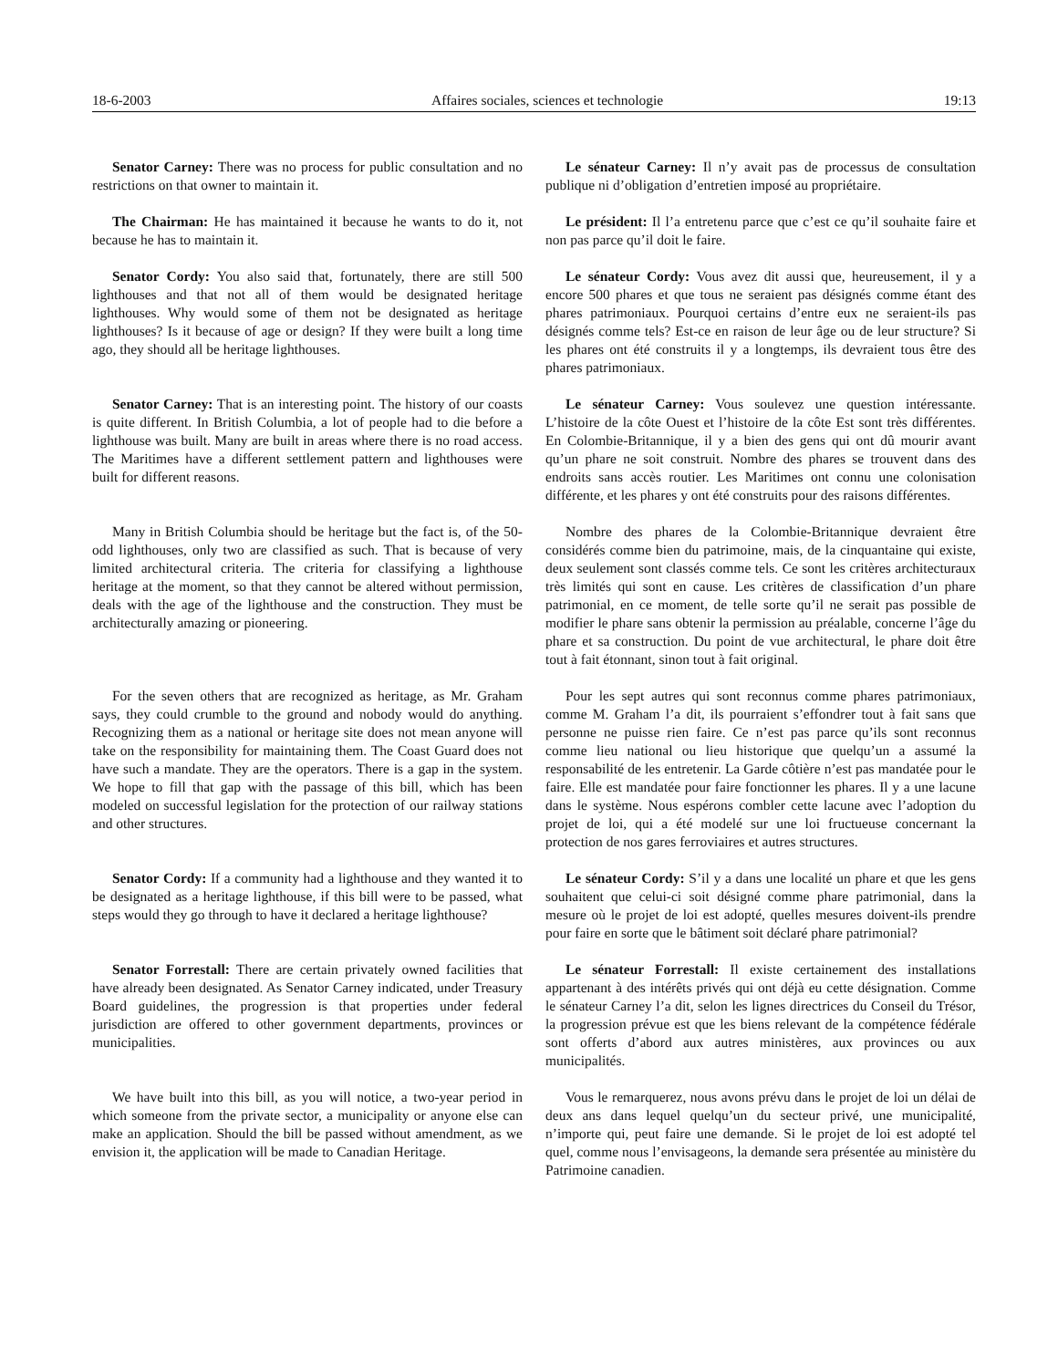18-6-2003 Affaires sociales, sciences et technologie 19:13
Senator Carney: There was no process for public consultation and no restrictions on that owner to maintain it.
Le sénateur Carney: Il n’y avait pas de processus de consultation publique ni d’obligation d’entretien imposé au propriétaire.
The Chairman: He has maintained it because he wants to do it, not because he has to maintain it.
Le président: Il l’a entretenu parce que c’est ce qu’il souhaite faire et non pas parce qu’il doit le faire.
Senator Cordy: You also said that, fortunately, there are still 500 lighthouses and that not all of them would be designated heritage lighthouses. Why would some of them not be designated as heritage lighthouses? Is it because of age or design? If they were built a long time ago, they should all be heritage lighthouses.
Le sénateur Cordy: Vous avez dit aussi que, heureusement, il y a encore 500 phares et que tous ne seraient pas désignés comme étant des phares patrimoniaux. Pourquoi certains d’entre eux ne seraient-ils pas désignés comme tels? Est-ce en raison de leur âge ou de leur structure? Si les phares ont été construits il y a longtemps, ils devraient tous être des phares patrimoniaux.
Senator Carney: That is an interesting point. The history of our coasts is quite different. In British Columbia, a lot of people had to die before a lighthouse was built. Many are built in areas where there is no road access. The Maritimes have a different settlement pattern and lighthouses were built for different reasons.
Le sénateur Carney: Vous soulevez une question intéressante. L’histoire de la côte Ouest et l’histoire de la côte Est sont très différentes. En Colombie-Britannique, il y a bien des gens qui ont dû mourir avant qu’un phare ne soit construit. Nombre des phares se trouvent dans des endroits sans accès routier. Les Maritimes ont connu une colonisation différente, et les phares y ont été construits pour des raisons différentes.
Many in British Columbia should be heritage but the fact is, of the 50-odd lighthouses, only two are classified as such. That is because of very limited architectural criteria. The criteria for classifying a lighthouse heritage at the moment, so that they cannot be altered without permission, deals with the age of the lighthouse and the construction. They must be architecturally amazing or pioneering.
Nombre des phares de la Colombie-Britannique devraient être considérés comme bien du patrimoine, mais, de la cinquantaine qui existe, deux seulement sont classés comme tels. Ce sont les critères architecturaux très limités qui sont en cause. Les critères de classification d’un phare patrimonial, en ce moment, de telle sorte qu’il ne serait pas possible de modifier le phare sans obtenir la permission au préalable, concerne l’âge du phare et sa construction. Du point de vue architectural, le phare doit être tout à fait étonnant, sinon tout à fait original.
For the seven others that are recognized as heritage, as Mr. Graham says, they could crumble to the ground and nobody would do anything. Recognizing them as a national or heritage site does not mean anyone will take on the responsibility for maintaining them. The Coast Guard does not have such a mandate. They are the operators. There is a gap in the system. We hope to fill that gap with the passage of this bill, which has been modeled on successful legislation for the protection of our railway stations and other structures.
Pour les sept autres qui sont reconnus comme phares patrimoniaux, comme M. Graham l’a dit, ils pourraient s’effondrer tout à fait sans que personne ne puisse rien faire. Ce n’est pas parce qu’ils sont reconnus comme lieu national ou lieu historique que quelqu’un a assumé la responsabilité de les entretenir. La Garde côtière n’est pas mandatée pour le faire. Elle est mandatée pour faire fonctionner les phares. Il y a une lacune dans le système. Nous espérons combler cette lacune avec l’adoption du projet de loi, qui a été modelé sur une loi fructueuse concernant la protection de nos gares ferroviaires et autres structures.
Senator Cordy: If a community had a lighthouse and they wanted it to be designated as a heritage lighthouse, if this bill were to be passed, what steps would they go through to have it declared a heritage lighthouse?
Le sénateur Cordy: S’il y a dans une localité un phare et que les gens souhaitent que celui-ci soit désigné comme phare patrimonial, dans la mesure où le projet de loi est adopté, quelles mesures doivent-ils prendre pour faire en sorte que le bâtiment soit déclaré phare patrimonial?
Senator Forrestall: There are certain privately owned facilities that have already been designated. As Senator Carney indicated, under Treasury Board guidelines, the progression is that properties under federal jurisdiction are offered to other government departments, provinces or municipalities.
Le sénateur Forrestall: Il existe certainement des installations appartenant à des intérêts privés qui ont déjà eu cette désignation. Comme le sénateur Carney l’a dit, selon les lignes directrices du Conseil du Trésor, la progression prévue est que les biens relevant de la compétence fédérale sont offerts d’abord aux autres ministères, aux provinces ou aux municipalités.
We have built into this bill, as you will notice, a two-year period in which someone from the private sector, a municipality or anyone else can make an application. Should the bill be passed without amendment, as we envision it, the application will be made to Canadian Heritage.
Vous le remarquerez, nous avons prévu dans le projet de loi un délai de deux ans dans lequel quelqu’un du secteur privé, une municipalité, n’importe qui, peut faire une demande. Si le projet de loi est adopté tel quel, comme nous l’envisageons, la demande sera présentée au ministère du Patrimoine canadien.